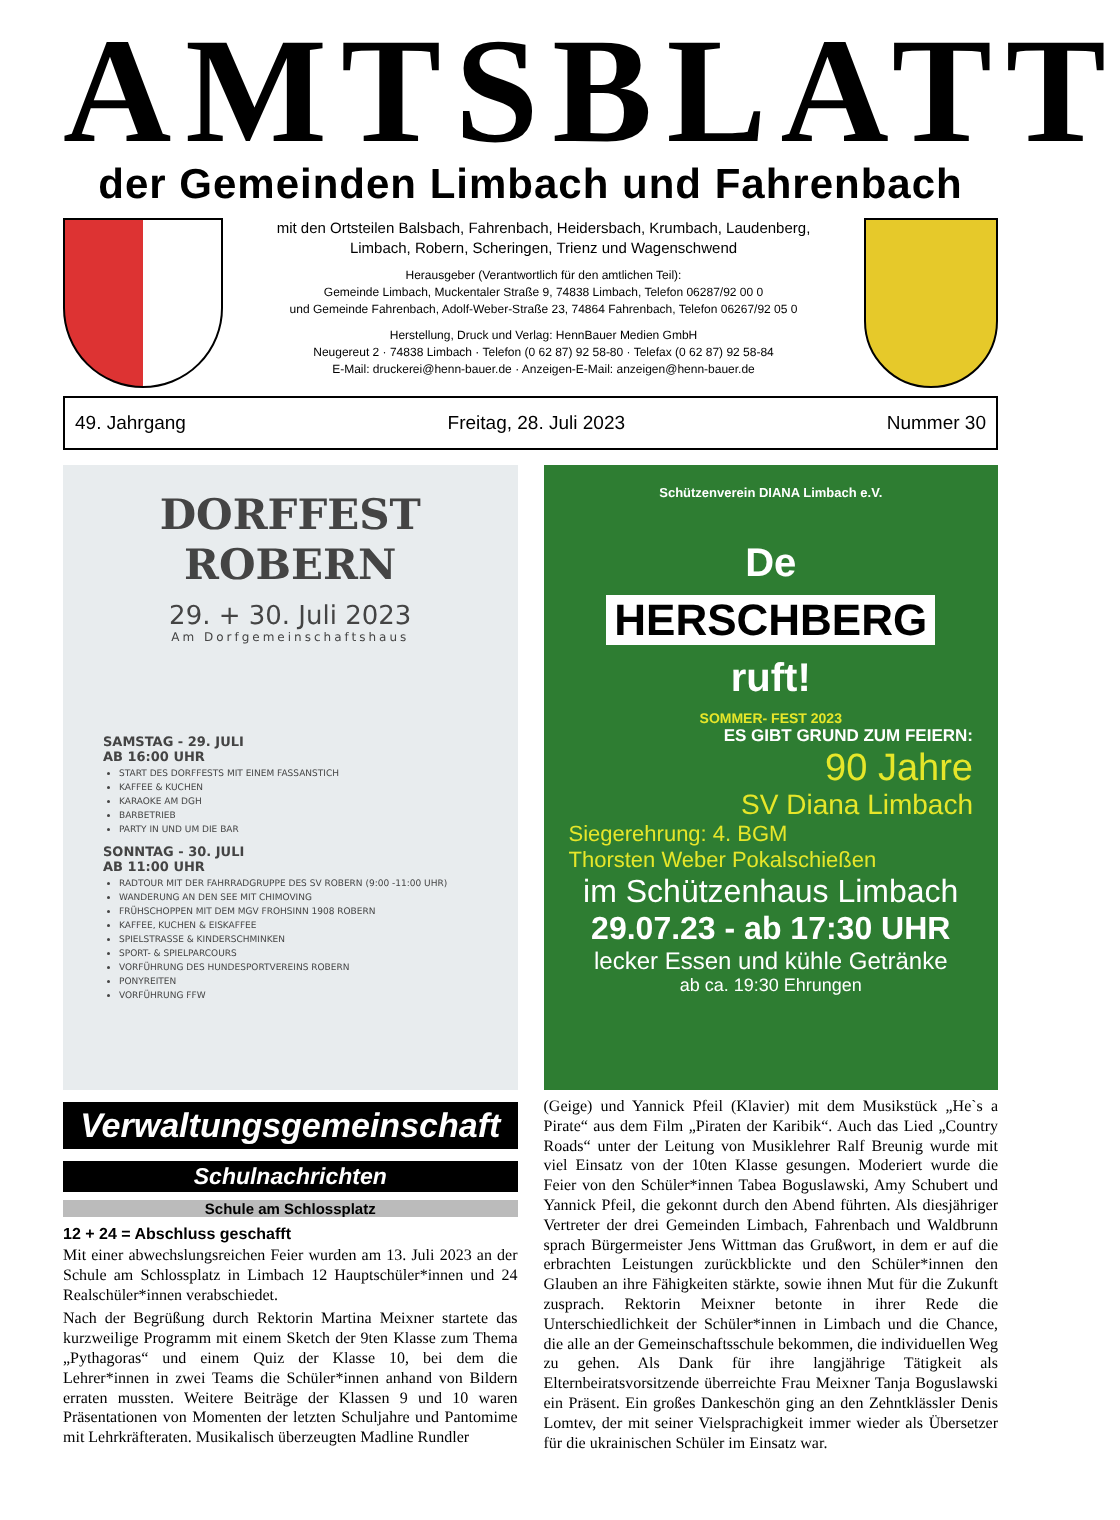AMTSBLATT
der Gemeinden Limbach und Fahrenbach
mit den Ortsteilen Balsbach, Fahrenbach, Heidersbach, Krumbach, Laudenberg,
Limbach, Robern, Scheringen, Trienz und Wagenschwend
Herausgeber (Verantwortlich für den amtlichen Teil):
Gemeinde Limbach, Muckentaler Straße 9, 74838 Limbach, Telefon 06287/92 00 0
und Gemeinde Fahrenbach, Adolf-Weber-Straße 23, 74864 Fahrenbach, Telefon 06267/92 05 0
Herstellung, Druck und Verlag: HennBauer Medien GmbH
Neugereut 2 · 74838 Limbach · Telefon (0 62 87) 92 58-80 · Telefax (0 62 87) 92 58-84
E-Mail: druckerei@henn-bauer.de · Anzeigen-E-Mail: anzeigen@henn-bauer.de
49. Jahrgang Freitag, 28. Juli 2023 Nummer 30
DORFFEST
ROBERN
29. + 30. Juli 2023
Am Dorfgemeinschaftshaus
SAMSTAG - 29. JULI
AB 16:00 UHR
START DES DORFFESTS MIT EINEM FASSANSTICH
KAFFEE & KUCHEN
KARAOKE AM DGH
BARBETRIEB
PARTY IN UND UM DIE BAR
SONNTAG - 30. JULI
AB 11:00 UHR
RADTOUR MIT DER FAHRRADGRUPPE DES SV ROBERN (9:00 -11:00 UHR)
WANDERUNG AN DEN SEE MIT CHIMOVING
FRÜHSCHOPPEN MIT DEM MGV FROHSINN 1908 ROBERN
KAFFEE, KUCHEN & EISKAFFEE
SPIELSTRASSE & KINDERSCHMINKEN
SPORT- & SPIELPARCOURS
VORFÜHRUNG DES HUNDESPORTVEREINS ROBERN
PONYREITEN
VORFÜHRUNG FFW
Verwaltungsgemeinschaft
Schulnachrichten
Schule am Schlossplatz
12 + 24 = Abschluss geschafft
Mit einer abwechslungsreichen Feier wurden am 13. Juli 2023 an der Schule am Schlossplatz in Limbach 12 Hauptschüler*innen und 24 Realschüler*innen verabschiedet.
Nach der Begrüßung durch Rektorin Martina Meixner startete das kurzweilige Programm mit einem Sketch der 9ten Klasse zum Thema „Pythagoras“ und einem Quiz der Klasse 10, bei dem die Lehrer*innen in zwei Teams die Schüler*innen anhand von Bildern erraten mussten. Weitere Beiträge der Klassen 9 und 10 waren Präsentationen von Momenten der letzten Schuljahre und Pantomime mit Lehrkräfteraten. Musikalisch überzeugten Madline Rundler
Schützenverein DIANA Limbach e.V.
De
HERSCHBERG
ruft!
SOMMER- FEST 2023
ES GIBT GRUND ZUM FEIERN:
90 Jahre
SV Diana Limbach
Siegerehrung: 4. BGM
Thorsten Weber Pokalschießen
im Schützenhaus Limbach
29.07.23 - ab 17:30 UHR
lecker Essen und kühle Getränke
ab ca. 19:30 Ehrungen
(Geige) und Yannick Pfeil (Klavier) mit dem Musikstück „He`s a Pirate“ aus dem Film „Piraten der Karibik“. Auch das Lied „Country Roads“ unter der Leitung von Musiklehrer Ralf Breunig wurde mit viel Einsatz von der 10ten Klasse gesungen. Moderiert wurde die Feier von den Schüler*innen Tabea Boguslawski, Amy Schubert und Yannick Pfeil, die gekonnt durch den Abend führten. Als diesjähriger Vertreter der drei Gemeinden Limbach, Fahrenbach und Waldbrunn sprach Bürgermeister Jens Wittman das Grußwort, in dem er auf die erbrachten Leistungen zurückblickte und den Schüler*innen den Glauben an ihre Fähigkeiten stärkte, sowie ihnen Mut für die Zukunft zusprach. Rektorin Meixner betonte in ihrer Rede die Unterschiedlichkeit der Schüler*innen in Limbach und die Chance, die alle an der Gemeinschaftsschule bekommen, die individuellen Weg zu gehen. Als Dank für ihre langjährige Tätigkeit als Elternbeiratsvorsitzende überreichte Frau Meixner Tanja Boguslawski ein Präsent. Ein großes Dankeschön ging an den Zehntklässler Denis Lomtev, der mit seiner Vielsprachigkeit immer wieder als Übersetzer für die ukrainischen Schüler im Einsatz war.